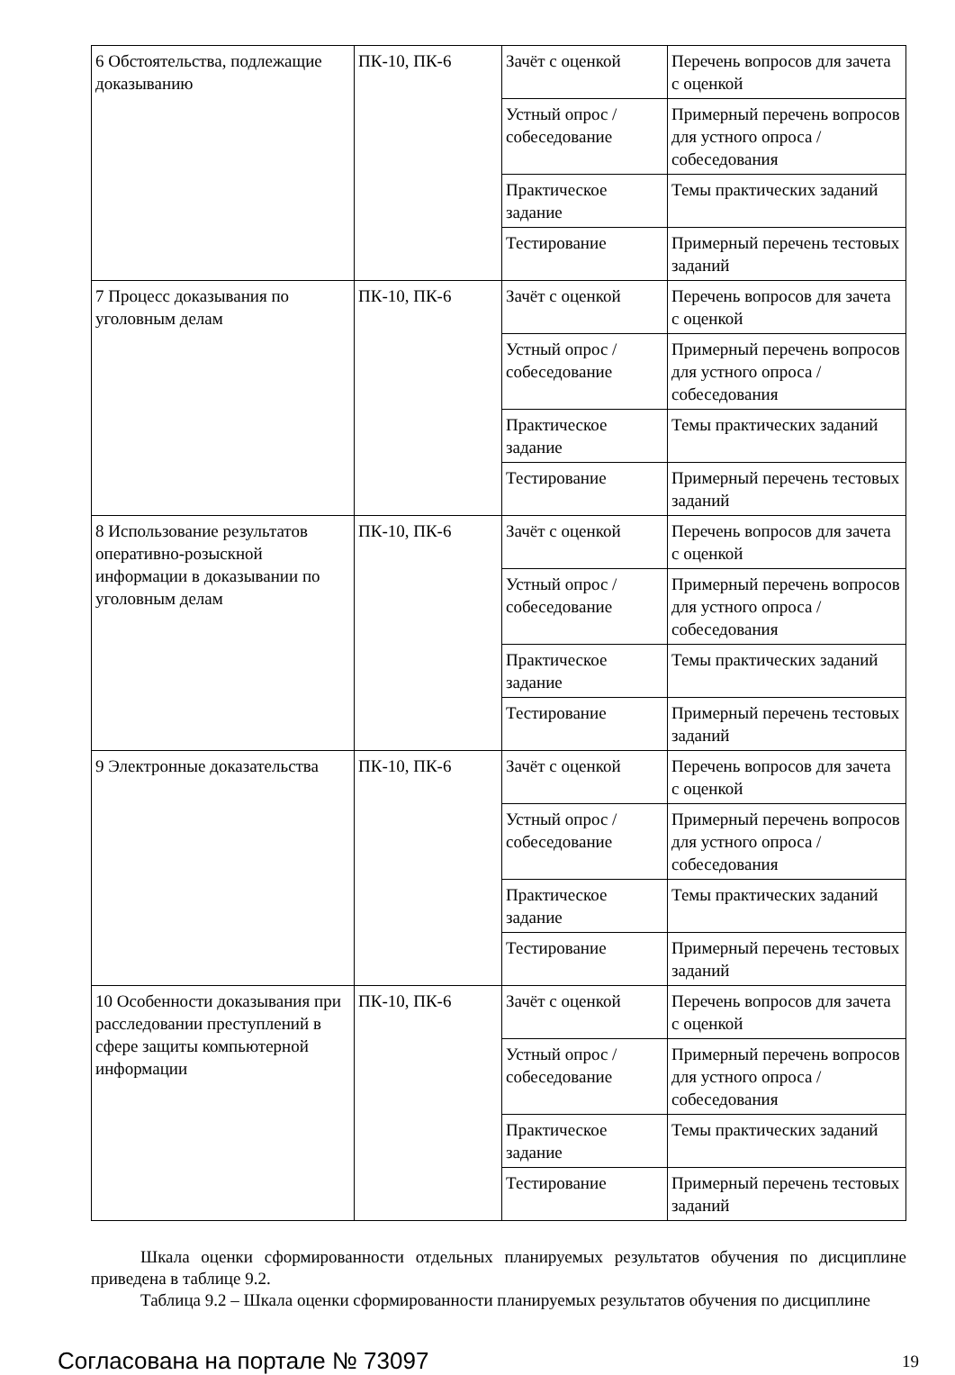| 6 Обстоятельства, подлежащие доказыванию | ПК-10, ПК-6 | Зачёт с оценкой | Перечень вопросов для зачета с оценкой |
| | | Устный опрос / собеседование | Примерный перечень вопросов для устного опроса / собеседования |
| | | Практическое задание | Темы практических заданий |
| | | Тестирование | Примерный перечень тестовых заданий |
| 7 Процесс доказывания по уголовным делам | ПК-10, ПК-6 | Зачёт с оценкой | Перечень вопросов для зачета с оценкой |
| | | Устный опрос / собеседование | Примерный перечень вопросов для устного опроса / собеседования |
| | | Практическое задание | Темы практических заданий |
| | | Тестирование | Примерный перечень тестовых заданий |
| 8 Использование результатов оперативно-розыскной информации в доказывании по уголовным делам | ПК-10, ПК-6 | Зачёт с оценкой | Перечень вопросов для зачета с оценкой |
| | | Устный опрос / собеседование | Примерный перечень вопросов для устного опроса / собеседования |
| | | Практическое задание | Темы практических заданий |
| | | Тестирование | Примерный перечень тестовых заданий |
| 9 Электронные доказательства | ПК-10, ПК-6 | Зачёт с оценкой | Перечень вопросов для зачета с оценкой |
| | | Устный опрос / собеседование | Примерный перечень вопросов для устного опроса / собеседования |
| | | Практическое задание | Темы практических заданий |
| | | Тестирование | Примерный перечень тестовых заданий |
| 10 Особенности доказывания при расследовании преступлений в сфере защиты компьютерной информации | ПК-10, ПК-6 | Зачёт с оценкой | Перечень вопросов для зачета с оценкой |
| | | Устный опрос / собеседование | Примерный перечень вопросов для устного опроса / собеседования |
| | | Практическое задание | Темы практических заданий |
| | | Тестирование | Примерный перечень тестовых заданий |
Шкала оценки сформированности отдельных планируемых результатов обучения по дисциплине приведена в таблице 9.2.
Таблица 9.2 – Шкала оценки сформированности планируемых результатов обучения по дисциплине
Согласована на портале № 73097 19